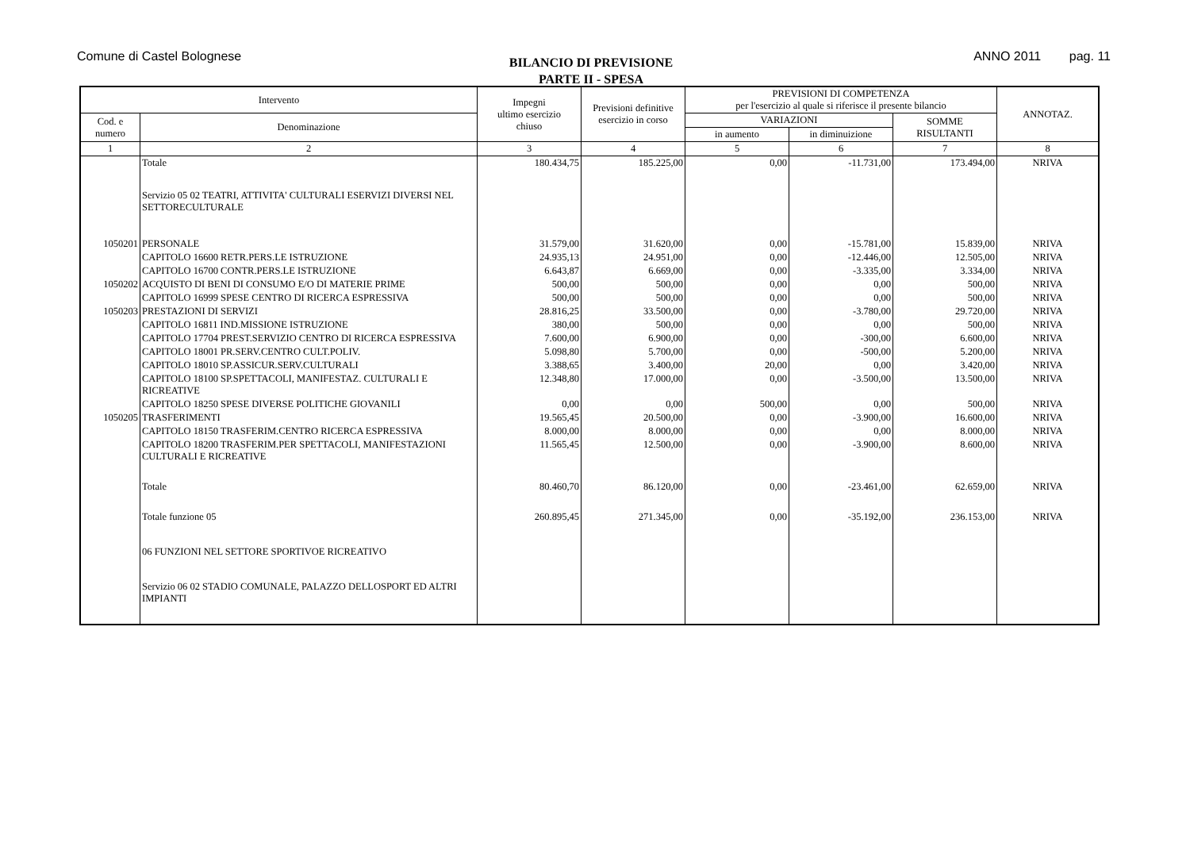Comune di Castel Bolognese
BILANCIO DI PREVISIONE
PARTE II - SPESA
ANNO 2011 pag. 11
| Intervento | | Impegni ultimo esercizio chiuso | Previsioni definitive esercizio in corso | PREVISIONI DI COMPETENZA per l'esercizio al quale si riferisce il presente bilancio | | | ANNOTAZ. |
| --- | --- | --- | --- | --- | --- | --- | --- |
| Cod. e numero | Denominazione | | | VARIAZIONI | | SOMME RISULTANTI | |
| | | | | in aumento | in diminuizione | | |
| 1 | 2 | 3 | 4 | 5 | 6 | 7 | 8 |
| | Totale | 180.434,75 | 185.225,00 | 0,00 | -11.731,00 | 173.494,00 | NRIVA |
| | Servizio 05 02 TEATRI, ATTIVITA' CULTURALI ESERVIZI DIVERSI NEL SETTORECULTURALE | | | | | | |
| 1050201 | PERSONALE | 31.579,00 | 31.620,00 | 0,00 | -15.781,00 | 15.839,00 | NRIVA |
| | CAPITOLO 16600 RETR.PERS.LE ISTRUZIONE | 24.935,13 | 24.951,00 | 0,00 | -12.446,00 | 12.505,00 | NRIVA |
| | CAPITOLO 16700 CONTR.PERS.LE ISTRUZIONE | 6.643,87 | 6.669,00 | 0,00 | -3.335,00 | 3.334,00 | NRIVA |
| 1050202 | ACQUISTO DI BENI DI CONSUMO E/O DI MATERIE PRIME | 500,00 | 500,00 | 0,00 | 0,00 | 500,00 | NRIVA |
| | CAPITOLO 16999 SPESE CENTRO DI RICERCA ESPRESSIVA | 500,00 | 500,00 | 0,00 | 0,00 | 500,00 | NRIVA |
| 1050203 | PRESTAZIONI DI SERVIZI | 28.816,25 | 33.500,00 | 0,00 | -3.780,00 | 29.720,00 | NRIVA |
| | CAPITOLO 16811 IND.MISSIONE ISTRUZIONE | 380,00 | 500,00 | 0,00 | 0,00 | 500,00 | NRIVA |
| | CAPITOLO 17704 PREST.SERVIZIO CENTRO DI RICERCA ESPRESSIVA | 7.600,00 | 6.900,00 | 0,00 | -300,00 | 6.600,00 | NRIVA |
| | CAPITOLO 18001 PR.SERV.CENTRO CULT.POLIV. | 5.098,80 | 5.700,00 | 0,00 | -500,00 | 5.200,00 | NRIVA |
| | CAPITOLO 18010 SP.ASSICUR.SERV.CULTURALI | 3.388,65 | 3.400,00 | 20,00 | 0,00 | 3.420,00 | NRIVA |
| | CAPITOLO 18100 SP.SPETTACOLI, MANIFESTAZ. CULTURALI E RICREATIVE | 12.348,80 | 17.000,00 | 0,00 | -3.500,00 | 13.500,00 | NRIVA |
| | CAPITOLO 18250 SPESE DIVERSE POLITICHE GIOVANILI | 0,00 | 0,00 | 500,00 | 0,00 | 500,00 | NRIVA |
| 1050205 | TRASFERIMENTI | 19.565,45 | 20.500,00 | 0,00 | -3.900,00 | 16.600,00 | NRIVA |
| | CAPITOLO 18150 TRASFERIM.CENTRO RICERCA ESPRESSIVA | 8.000,00 | 8.000,00 | 0,00 | 0,00 | 8.000,00 | NRIVA |
| | CAPITOLO 18200 TRASFERIM.PER SPETTACOLI, MANIFESTAZIONI CULTURALI E RICREATIVE | 11.565,45 | 12.500,00 | 0,00 | -3.900,00 | 8.600,00 | NRIVA |
| | Totale | 80.460,70 | 86.120,00 | 0,00 | -23.461,00 | 62.659,00 | NRIVA |
| | Totale funzione 05 | 260.895,45 | 271.345,00 | 0,00 | -35.192,00 | 236.153,00 | NRIVA |
| | 06 FUNZIONI NEL SETTORE SPORTIVOE RICREATIVO | | | | | | |
| | Servizio 06 02 STADIO COMUNALE, PALAZZO DELLOSPORT ED ALTRI IMPIANTI | | | | | | |